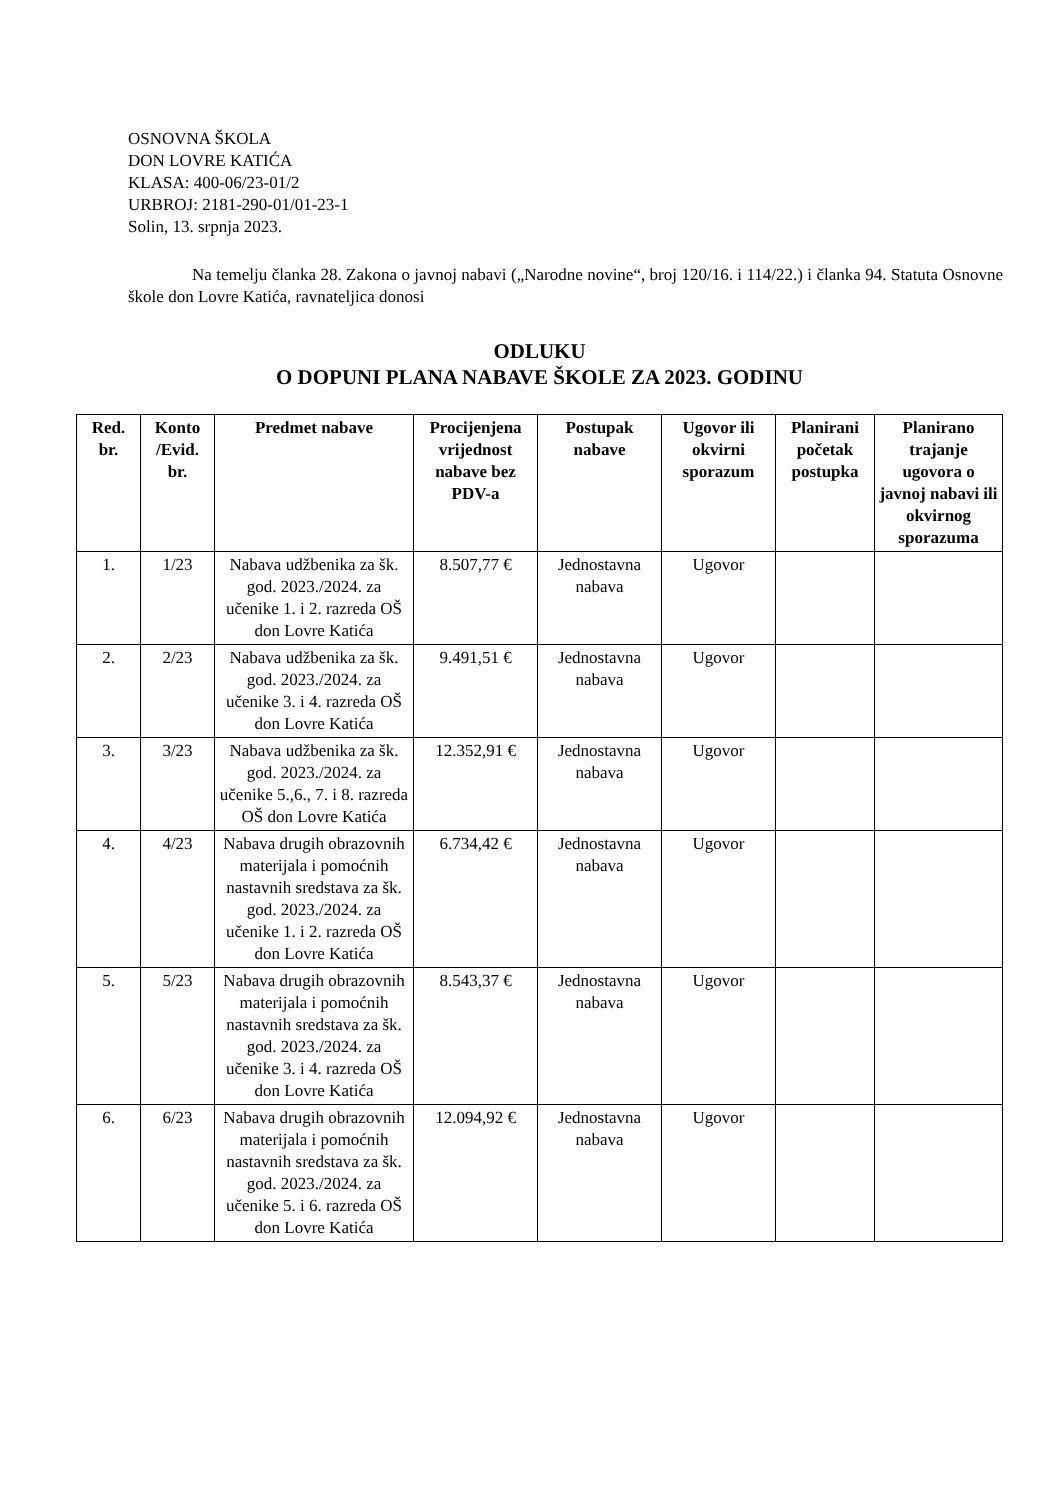OSNOVNA ŠKOLA
DON LOVRE KATIĆA
KLASA: 400-06/23-01/2
URBROJ: 2181-290-01/01-23-1
Solin, 13. srpnja 2023.
Na temelju članka 28. Zakona o javnoj nabavi („Narodne novine“, broj 120/16. i 114/22.) i članka 94. Statuta Osnovne škole don Lovre Katića, ravnateljica donosi
ODLUKU
O DOPUNI PLANA NABAVE ŠKOLE ZA 2023. GODINU
| Red. br. | Konto /Evid. br. | Predmet nabave | Procijenjena vrijednost nabave bez PDV-a | Postupak nabave | Ugovor ili okvirni sporazum | Planirani početak postupka | Planirano trajanje ugovora o javnoj nabavi ili okvirnog sporazuma |
| --- | --- | --- | --- | --- | --- | --- | --- |
| 1. | 1/23 | Nabava udžbenika za šk. god. 2023./2024. za učenike 1. i 2. razreda OŠ don Lovre Katića | 8.507,77 € | Jednostavna nabava | Ugovor | | |
| 2. | 2/23 | Nabava udžbenika za šk. god. 2023./2024. za učenike 3. i 4. razreda OŠ don Lovre Katića | 9.491,51 € | Jednostavna nabava | Ugovor | | |
| 3. | 3/23 | Nabava udžbenika za šk. god. 2023./2024. za učenike 5.,6., 7. i 8. razreda OŠ don Lovre Katića | 12.352,91 € | Jednostavna nabava | Ugovor | | |
| 4. | 4/23 | Nabava drugih obrazovnih materijala i pomoćnih nastavnih sredstava za šk. god. 2023./2024. za učenike 1. i 2. razreda OŠ don Lovre Katića | 6.734,42 € | Jednostavna nabava | Ugovor | | |
| 5. | 5/23 | Nabava drugih obrazovnih materijala i pomoćnih nastavnih sredstava za šk. god. 2023./2024. za učenike 3. i 4. razreda OŠ don Lovre Katića | 8.543,37 € | Jednostavna nabava | Ugovor | | |
| 6. | 6/23 | Nabava drugih obrazovnih materijala i pomoćnih nastavnih sredstava za šk. god. 2023./2024. za učenike 5. i 6. razreda OŠ don Lovre Katića | 12.094,92 € | Jednostavna nabava | Ugovor | | |